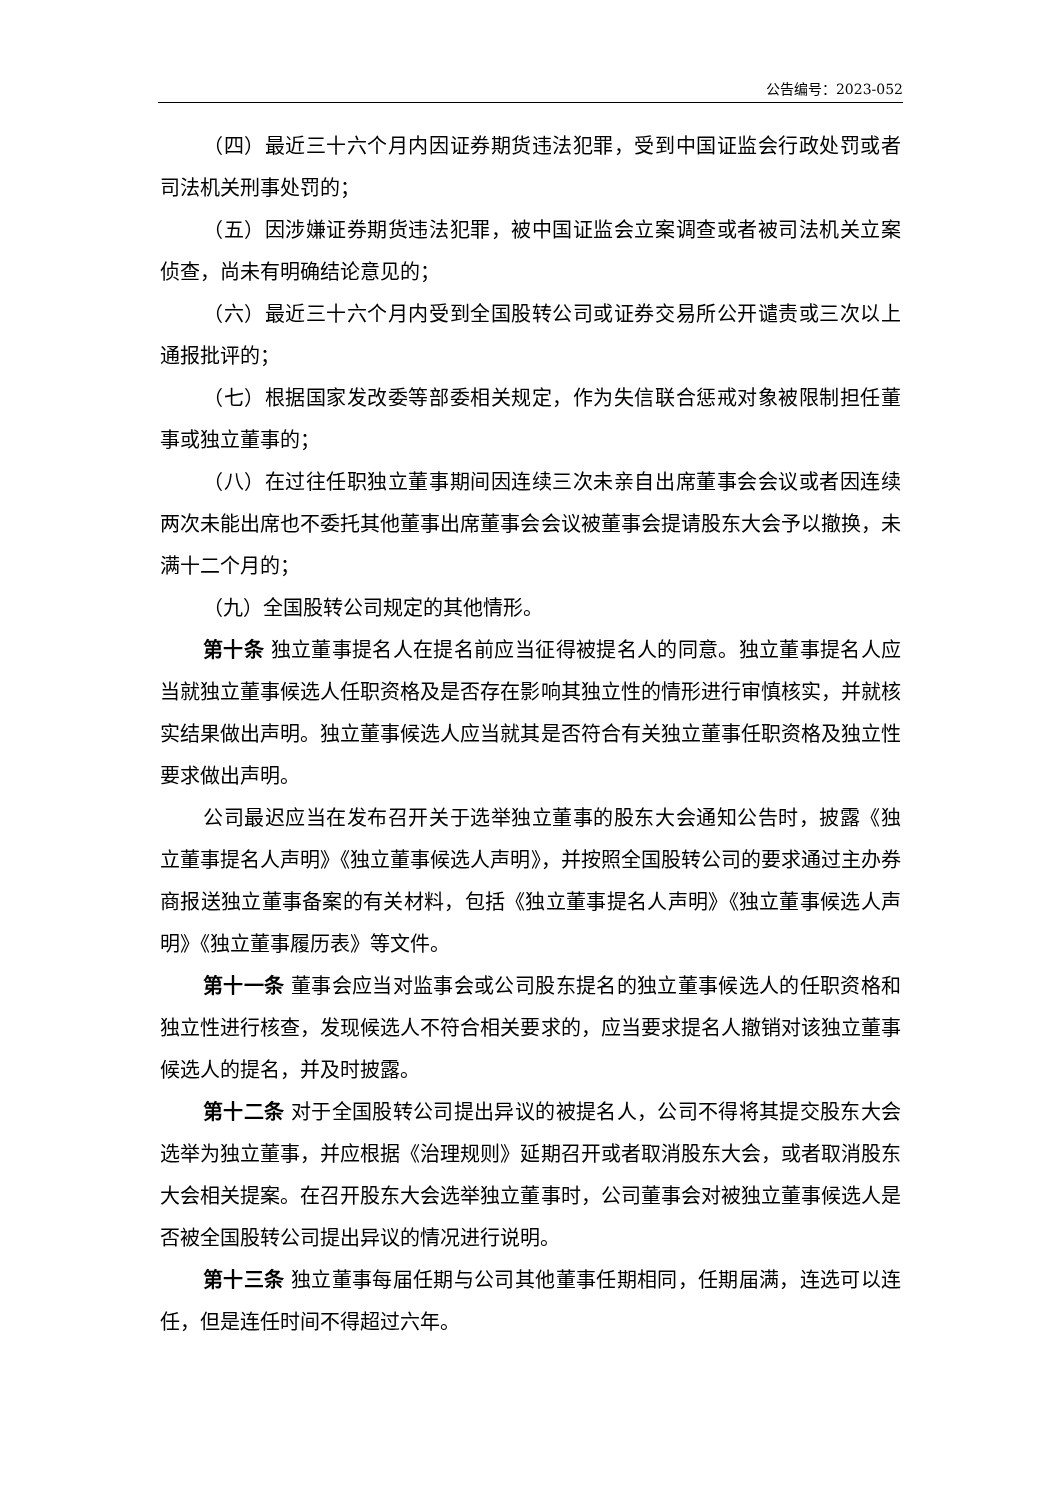公告编号：2023-052
（四）最近三十六个月内因证券期货违法犯罪，受到中国证监会行政处罚或者司法机关刑事处罚的；
（五）因涉嫌证券期货违法犯罪，被中国证监会立案调查或者被司法机关立案侦查，尚未有明确结论意见的；
（六）最近三十六个月内受到全国股转公司或证券交易所公开谴责或三次以上通报批评的；
（七）根据国家发改委等部委相关规定，作为失信联合惩戒对象被限制担任董事或独立董事的；
（八）在过往任职独立董事期间因连续三次未亲自出席董事会会议或者因连续两次未能出席也不委托其他董事出席董事会会议被董事会提请股东大会予以撤换，未满十二个月的；
（九）全国股转公司规定的其他情形。
第十条 独立董事提名人在提名前应当征得被提名人的同意。独立董事提名人应当就独立董事候选人任职资格及是否存在影响其独立性的情形进行审慎核实，并就核实结果做出声明。独立董事候选人应当就其是否符合有关独立董事任职资格及独立性要求做出声明。
公司最迟应当在发布召开关于选举独立董事的股东大会通知公告时，披露《独立董事提名人声明》《独立董事候选人声明》，并按照全国股转公司的要求通过主办券商报送独立董事备案的有关材料，包括《独立董事提名人声明》《独立董事候选人声明》《独立董事履历表》等文件。
第十一条 董事会应当对监事会或公司股东提名的独立董事候选人的任职资格和独立性进行核查，发现候选人不符合相关要求的，应当要求提名人撤销对该独立董事候选人的提名，并及时披露。
第十二条 对于全国股转公司提出异议的被提名人，公司不得将其提交股东大会选举为独立董事，并应根据《治理规则》延期召开或者取消股东大会，或者取消股东大会相关提案。在召开股东大会选举独立董事时，公司董事会对被独立董事候选人是否被全国股转公司提出异议的情况进行说明。
第十三条 独立董事每届任期与公司其他董事任期相同，任期届满，连选可以连任，但是连任时间不得超过六年。